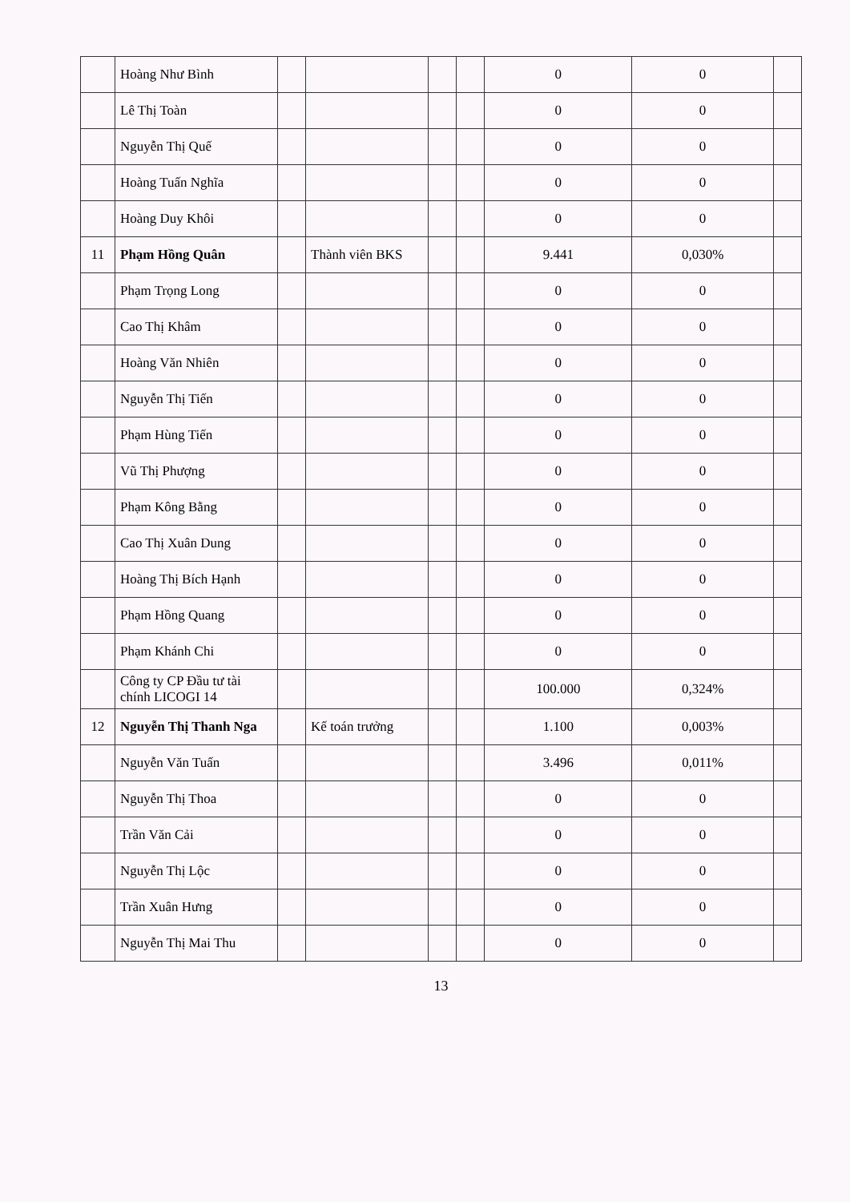| | Hoàng Như Bình | | | | | 0 | 0 | |
| | Lê Thị Toàn | | | | | 0 | 0 | |
| | Nguyễn Thị Quế | | | | | 0 | 0 | |
| | Hoàng Tuấn Nghĩa | | | | | 0 | 0 | |
| | Hoàng Duy Khôi | | | | | 0 | 0 | |
| 11 | Phạm Hồng Quân | | Thành viên BKS | | | 9.441 | 0,030% | |
| | Phạm Trọng Long | | | | | 0 | 0 | |
| | Cao Thị Khâm | | | | | 0 | 0 | |
| | Hoàng Văn Nhiên | | | | | 0 | 0 | |
| | Nguyễn Thị Tiến | | | | | 0 | 0 | |
| | Phạm Hùng Tiến | | | | | 0 | 0 | |
| | Vũ Thị Phượng | | | | | 0 | 0 | |
| | Phạm Kông Bằng | | | | | 0 | 0 | |
| | Cao Thị Xuân Dung | | | | | 0 | 0 | |
| | Hoàng Thị Bích Hạnh | | | | | 0 | 0 | |
| | Phạm Hồng Quang | | | | | 0 | 0 | |
| | Phạm Khánh Chi | | | | | 0 | 0 | |
| | Công ty CP Đầu tư tài chính LICOGI 14 | | | | | 100.000 | 0,324% | |
| 12 | Nguyễn Thị Thanh Nga | | Kế toán trưởng | | | 1.100 | 0,003% | |
| | Nguyễn Văn Tuấn | | | | | 3.496 | 0,011% | |
| | Nguyễn Thị Thoa | | | | | 0 | 0 | |
| | Trần Văn Cải | | | | | 0 | 0 | |
| | Nguyễn Thị Lộc | | | | | 0 | 0 | |
| | Trần Xuân Hưng | | | | | 0 | 0 | |
| | Nguyễn Thị Mai Thu | | | | | 0 | 0 | |
13